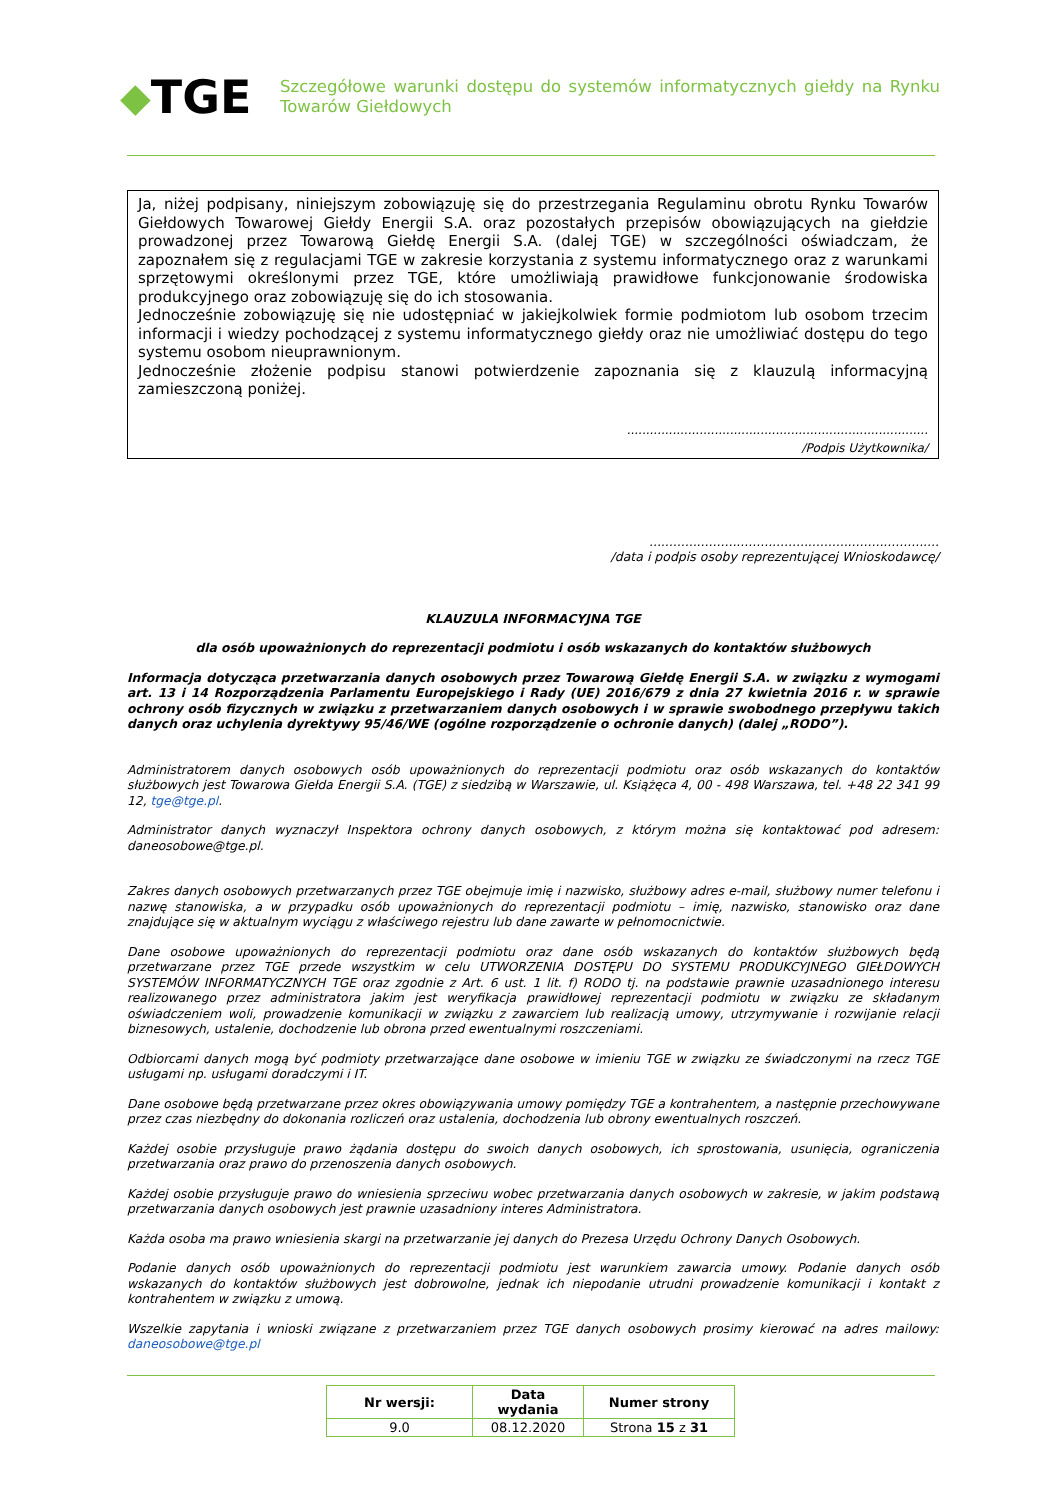◆ TGE
Szczegółowe warunki dostępu do systemów informatycznych giełdy na Rynku Towarów Giełdowych
Ja, niżej podpisany, niniejszym zobowiązuję się do przestrzegania Regulaminu obrotu Rynku Towarów Giełdowych Towarowej Giełdy Energii S.A. oraz pozostałych przepisów obowiązujących na giełdzie prowadzonej przez Towarową Giełdę Energii S.A. (dalej TGE) w szczególności oświadczam, że zapoznałem się z regulacjami TGE w zakresie korzystania z systemu informatycznego oraz z warunkami sprzętowymi określonymi przez TGE, które umożliwiają prawidłowe funkcjonowanie środowiska produkcyjnego oraz zobowiązuję się do ich stosowania.
Jednocześnie zobowiązuję się nie udostępniać w jakiejkolwiek formie podmiotom lub osobom trzecim informacji i wiedzy pochodzącej z systemu informatycznego giełdy oraz nie umożliwiać dostępu do tego systemu osobom nieuprawnionym.
Jednocześnie złożenie podpisu stanowi potwierdzenie zapoznania się z klauzulą informacyjną zamieszczoną poniżej.
...............................................................................
/Podpis Użytkownika/
.........................................................................
/data i podpis osoby reprezentującej Wnioskodawcę/
KLAUZULA INFORMACYJNA TGE
dla osób upoważnionych do reprezentacji podmiotu i osób wskazanych do kontaktów służbowych
Informacja dotycząca przetwarzania danych osobowych przez Towarową Giełdę Energii S.A. w związku z wymogami art. 13 i 14 Rozporządzenia Parlamentu Europejskiego i Rady (UE) 2016/679 z dnia 27 kwietnia 2016 r. w sprawie ochrony osób fizycznych w związku z przetwarzaniem danych osobowych i w sprawie swobodnego przepływu takich danych oraz uchylenia dyrektywy 95/46/WE (ogólne rozporządzenie o ochronie danych) (dalej „RODO”).
Administratorem danych osobowych osób upoważnionych do reprezentacji podmiotu oraz osób wskazanych do kontaktów służbowych jest Towarowa Giełda Energii S.A. (TGE) z siedzibą w Warszawie, ul. Książęca 4, 00 - 498 Warszawa, tel. +48 22 341 99 12, tge@tge.pl.
Administrator danych wyznaczył Inspektora ochrony danych osobowych, z którym można się kontaktować pod adresem: daneosobowe@tge.pl.
Zakres danych osobowych przetwarzanych przez TGE obejmuje imię i nazwisko, służbowy adres e-mail, służbowy numer telefonu i nazwę stanowiska, a w przypadku osób upoważnionych do reprezentacji podmiotu – imię, nazwisko, stanowisko oraz dane znajdujące się w aktualnym wyciągu z właściwego rejestru lub dane zawarte w pełnomocnictwie.
Dane osobowe upoważnionych do reprezentacji podmiotu oraz dane osób wskazanych do kontaktów służbowych będą przetwarzane przez TGE przede wszystkim w celu UTWORZENIA DOSTĘPU DO SYSTEMU PRODUKCYJNEGO GIEŁDOWYCH SYSTEMÓW INFORMATYCZNYCH TGE oraz zgodnie z Art. 6 ust. 1 lit. f) RODO tj. na podstawie prawnie uzasadnionego interesu realizowanego przez administratora jakim jest weryfikacja prawidłowej reprezentacji podmiotu w związku ze składanym oświadczeniem woli, prowadzenie komunikacji w związku z zawarciem lub realizacją umowy, utrzymywanie i rozwijanie relacji biznesowych, ustalenie, dochodzenie lub obrona przed ewentualnymi roszczeniami.
Odbiorcami danych mogą być podmioty przetwarzające dane osobowe w imieniu TGE w związku ze świadczonymi na rzecz TGE usługami np. usługami doradczymi i IT.
Dane osobowe będą przetwarzane przez okres obowiązywania umowy pomiędzy TGE a kontrahentem, a następnie przechowywane przez czas niezbędny do dokonania rozliczeń oraz ustalenia, dochodzenia lub obrony ewentualnych roszczeń.
Każdej osobie przysługuje prawo żądania dostępu do swoich danych osobowych, ich sprostowania, usunięcia, ograniczenia przetwarzania oraz prawo do przenoszenia danych osobowych.
Każdej osobie przysługuje prawo do wniesienia sprzeciwu wobec przetwarzania danych osobowych w zakresie, w jakim podstawą przetwarzania danych osobowych jest prawnie uzasadniony interes Administratora.
Każda osoba ma prawo wniesienia skargi na przetwarzanie jej danych do Prezesa Urzędu Ochrony Danych Osobowych.
Podanie danych osób upoważnionych do reprezentacji podmiotu jest warunkiem zawarcia umowy. Podanie danych osób wskazanych do kontaktów służbowych jest dobrowolne, jednak ich niepodanie utrudni prowadzenie komunikacji i kontakt z kontrahentem w związku z umową.
Wszelkie zapytania i wnioski związane z przetwarzaniem przez TGE danych osobowych prosimy kierować na adres mailowy: daneosobowe@tge.pl
| Nr wersji: | Data wydania | Numer strony |
| --- | --- | --- |
| 9.0 | 08.12.2020 | Strona 15 z 31 |